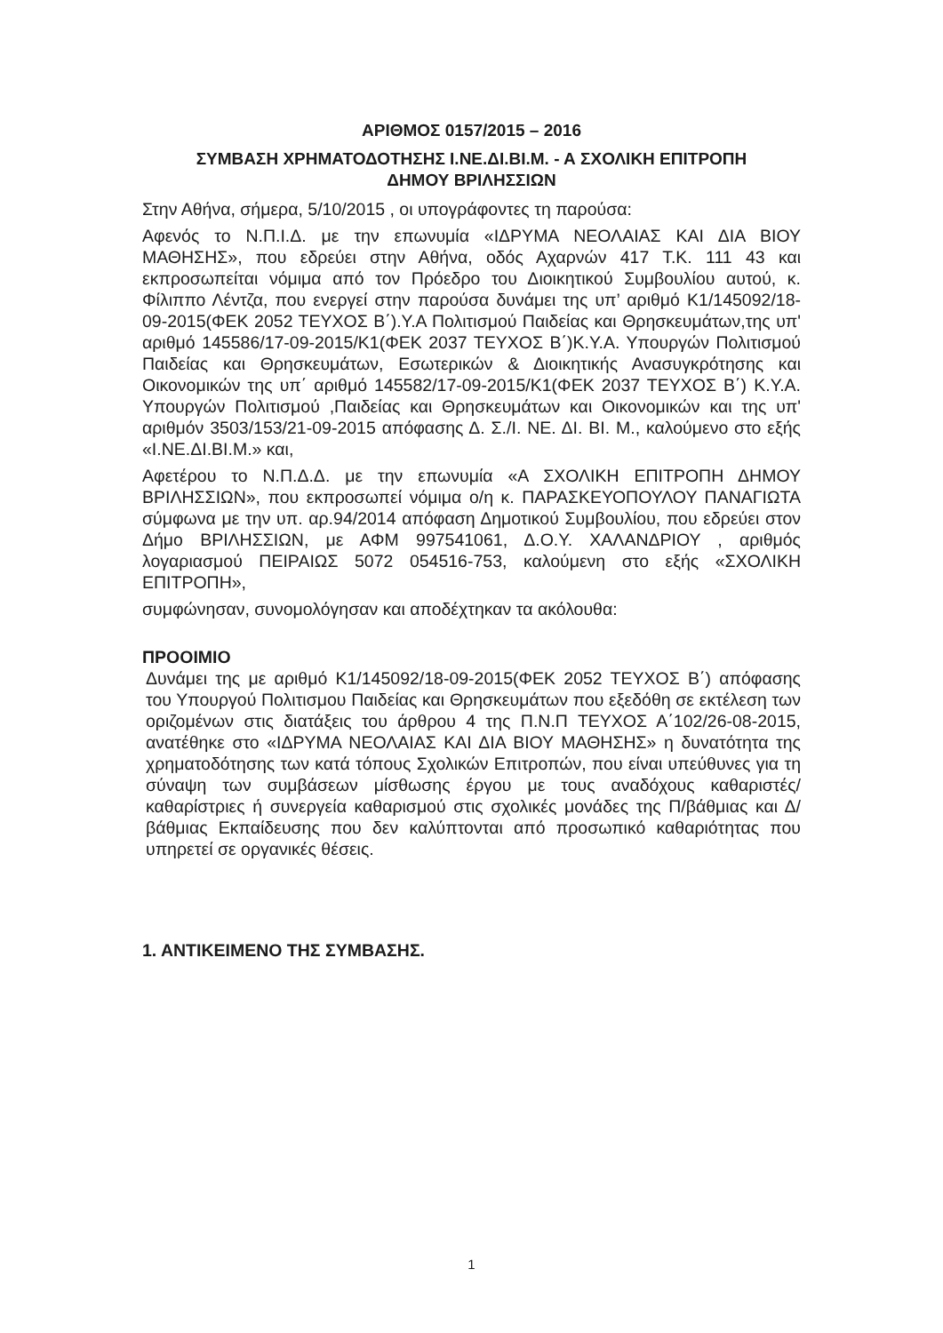ΑΡΙΘΜΟΣ 0157/2015 – 2016
ΣΥΜΒΑΣΗ ΧΡΗΜΑΤΟΔΟΤΗΣΗΣ Ι.ΝΕ.ΔΙ.ΒΙ.Μ. - Α ΣΧΟΛΙΚΗ ΕΠΙΤΡΟΠΗ
ΔΗΜΟΥ ΒΡΙΛΗΣΣΙΩΝ
Στην Αθήνα, σήμερα, 5/10/2015 , οι υπογράφοντες τη παρούσα:
Αφενός το Ν.Π.Ι.Δ. με την επωνυμία «ΙΔΡΥΜΑ ΝΕΟΛΑΙΑΣ ΚΑΙ ΔΙΑ ΒΙΟΥ ΜΑΘΗΣΗΣ», που εδρεύει στην Αθήνα, οδός Αχαρνών 417 Τ.Κ. 111 43 και εκπροσωπείται νόμιμα από τον Πρόεδρο του Διοικητικού Συμβουλίου αυτού, κ. Φίλιππο Λέντζα, που ενεργεί στην παρούσα δυνάμει της υπ’ αριθμό Κ1/145092/18-09-2015(ΦΕΚ 2052 ΤΕΥΧΟΣ Β΄).Υ.Α Πολιτισμού Παιδείας και Θρησκευμάτων,της υπ' αριθμό 145586/17-09-2015/Κ1(ΦΕΚ 2037 ΤΕΥΧΟΣ Β΄)Κ.Υ.Α. Υπουργών Πολιτισμού Παιδείας και Θρησκευμάτων, Εσωτερικών & Διοικητικής Ανασυγκρότησης και Οικονομικών της υπ΄ αριθμό 145582/17-09-2015/Κ1(ΦΕΚ 2037 ΤΕΥΧΟΣ Β΄) Κ.Υ.Α. Υπουργών Πολιτισμού ,Παιδείας και Θρησκευμάτων και Οικονομικών και της υπ' αριθμόν 3503/153/21-09-2015 απόφασης Δ. Σ./Ι. ΝΕ. ΔΙ. ΒΙ. Μ., καλούμενο στο εξής «Ι.ΝΕ.ΔΙ.ΒΙ.Μ.» και,
Αφετέρου το Ν.Π.Δ.Δ. με την επωνυμία «Α ΣΧΟΛΙΚΗ ΕΠΙΤΡΟΠΗ ΔΗΜΟΥ ΒΡΙΛΗΣΣΙΩΝ», που εκπροσωπεί νόμιμα ο/η κ. ΠΑΡΑΣΚΕΥΟΠΟΥΛΟΥ ΠΑΝΑΓΙΩΤΑ σύμφωνα με την υπ. αρ.94/2014 απόφαση Δημοτικού Συμβουλίου, που εδρεύει στον Δήμο ΒΡΙΛΗΣΣΙΩΝ, με ΑΦΜ 997541061, Δ.Ο.Υ. ΧΑΛΑΝΔΡΙΟΥ , αριθμός λογαριασμού ΠΕΙΡΑΙΩΣ 5072 054516-753, καλούμενη στο εξής «ΣΧΟΛΙΚΗ ΕΠΙΤΡΟΠΗ»,
συμφώνησαν, συνομολόγησαν και αποδέχτηκαν τα ακόλουθα:
ΠΡΟΟΙΜΙΟ
Δυνάμει της με αριθμό Κ1/145092/18-09-2015(ΦΕΚ 2052 ΤΕΥΧΟΣ Β΄) απόφασης του Υπουργού Πολιτισμου Παιδείας και Θρησκευμάτων που εξεδόθη σε εκτέλεση των οριζομένων στις διατάξεις του άρθρου 4 της Π.Ν.Π ΤΕΥΧΟΣ Α΄102/26-08-2015, ανατέθηκε στο «ΙΔΡΥΜΑ ΝΕΟΛΑΙΑΣ ΚΑΙ ΔΙΑ ΒΙΟΥ ΜΑΘΗΣΗΣ» η δυνατότητα της χρηματοδότησης των κατά τόπους Σχολικών Επιτροπών, που είναι υπεύθυνες για τη σύναψη των συμβάσεων μίσθωσης έργου με τους αναδόχους καθαριστές/καθαρίστριες ή συνεργεία καθαρισμού στις σχολικές μονάδες της Π/βάθμιας και Δ/βάθμιας Εκπαίδευσης που δεν καλύπτονται από προσωπικό καθαριότητας που υπηρετεί σε οργανικές θέσεις.
1. ΑΝΤΙΚΕΙΜΕΝΟ ΤΗΣ ΣΥΜΒΑΣΗΣ.
1